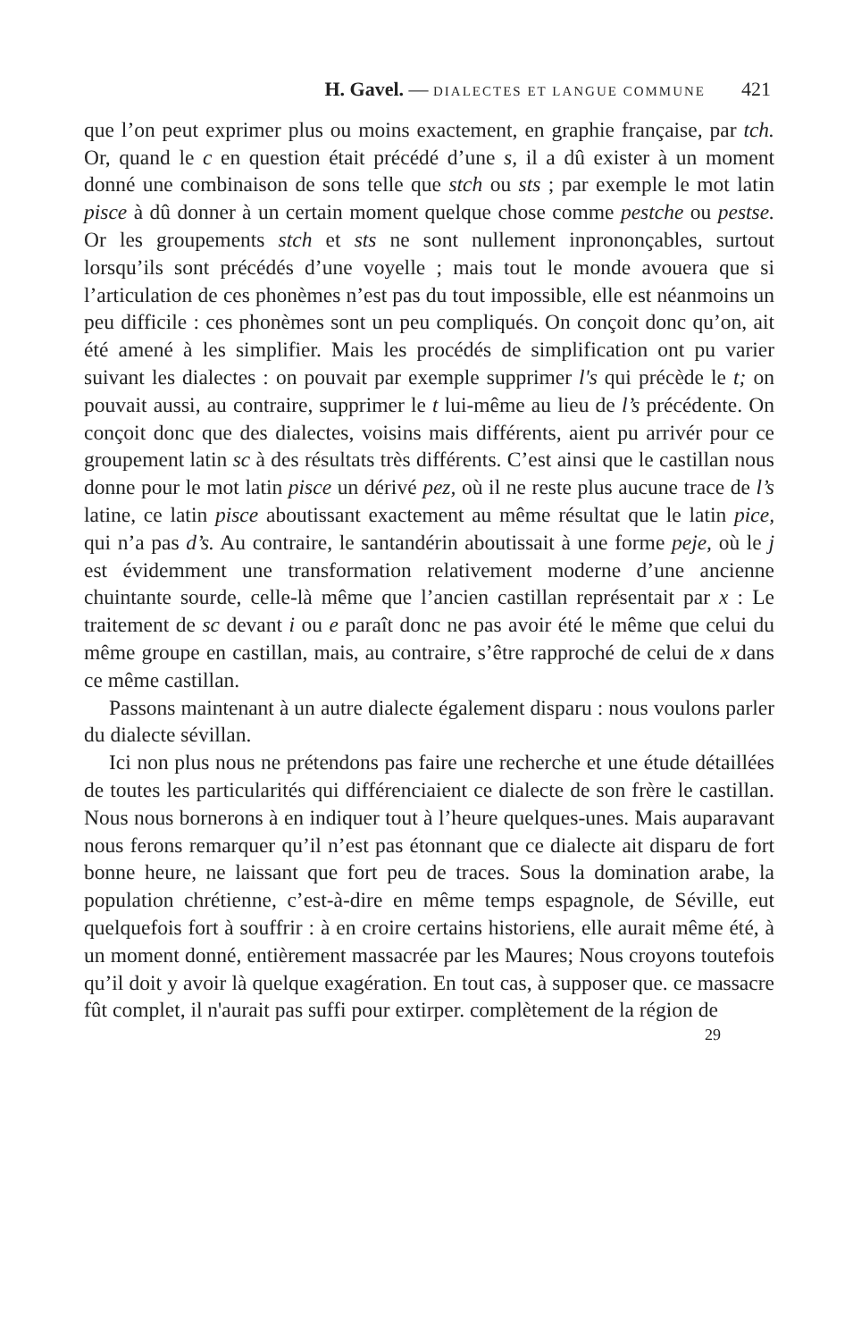H. Gavel. — DIALECTES ET LANGUE COMMUNE 421
que l’on peut exprimer plus ou moins exactement, en graphie française, par tch. Or, quand le c en question était précédé d’une s, il a dû exister à un moment donné une combinaison de sons telle que stch ou sts ; par exemple le mot latin pisce à dû donner à un certain moment quelque chose comme pestche ou pestse. Or les groupements stch et sts ne sont nullement inprononçables, surtout lorsqu’ils sont précédés d’une voyelle ; mais tout le monde avouera que si l’articulation de ces phonèmes n’est pas du tout impossible, elle est néanmoins un peu difficile : ces phonèmes sont un peu compliqués. On conçoit donc qu’on, ait été amené à les simplifier. Mais les procédés de simplification ont pu varier suivant les dialectes : on pouvait par exemple supprimer l's qui précède le t; on pouvait aussi, au contraire, supprimer le t lui-même au lieu de l’s précédente. On conçoit donc que des dialectes, voisins mais différents, aient pu arrivér pour ce groupement latin sc à des résultats très différents. C’est ainsi que le castillan nous donne pour le mot latin pisce un dérivé pez, où il ne reste plus aucune trace de l’s latine, ce latin pisce aboutissant exactement au même résultat que le latin pice, qui n’a pas d’s. Au contraire, le santandérin aboutissait à une forme peje, où le j est évidemment une transformation relativement moderne d’une ancienne chuintante sourde, celle-là même que l’ancien castillan représentait par x : Le traitement de sc devant i ou e paraît donc ne pas avoir été le même que celui du même groupe en castillan, mais, au contraire, s’être rapproché de celui de x dans ce même castillan.
Passons maintenant à un autre dialecte également disparu : nous voulons parler du dialecte sévillan.
Ici non plus nous ne prétendons pas faire une recherche et une étude détaillées de toutes les particularités qui différenciaient ce dialecte de son frère le castillan. Nous nous bornerons à en indiquer tout à l’heure quelques-unes. Mais auparavant nous ferons remarquer qu’il n’est pas étonnant que ce dialecte ait disparu de fort bonne heure, ne laissant que fort peu de traces. Sous la domination arabe, la population chrétienne, c’est-à-dire en même temps espagnole, de Séville, eut quelquefois fort à souffrir : à en croire certains historiens, elle aurait même été, à un moment donné, entièrement massacrée par les Maures; Nous croyons toutefois qu’il doit y avoir là quelque exagération. En tout cas, à supposer que. ce massacre fût complet, il n'aurait pas suffi pour extirper. complètement de la région de
29